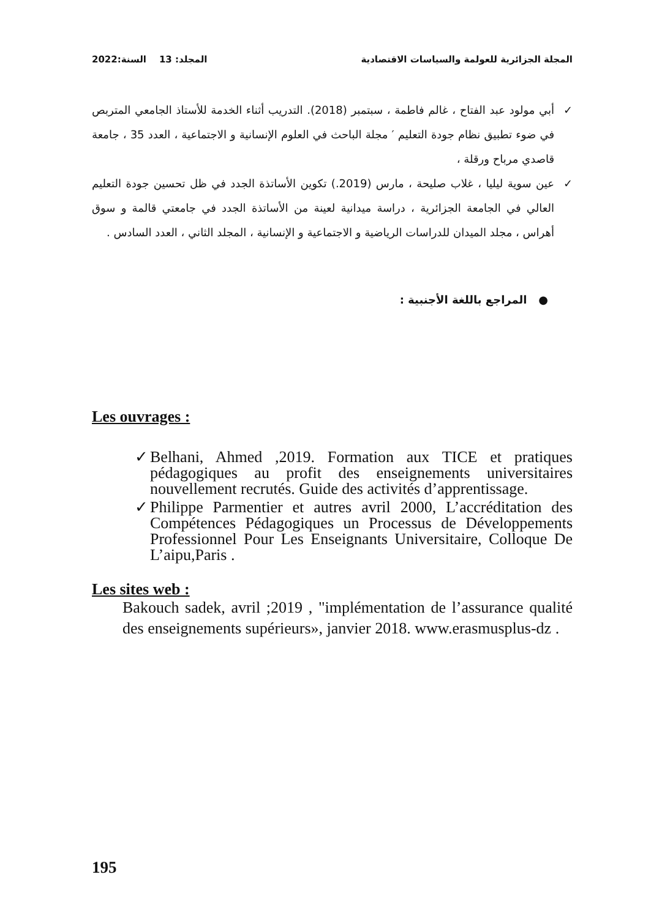المجلة الجزائرية للعولمة والسياسات الاقتصادية المجلد: 13 السنة:2022
✓ أبي مولود عبد الفتاح ، غالم فاطمة ، سبتمبر (2018). التدريب أثناء الخدمة للأستاذ الجامعي المتربص في ضوء تطبيق نظام جودة التعليم ′ مجلة الباحث في العلوم الإنسانية و الاجتماعية ، العدد 35 ، جامعة قاصدي مرباح ورقلة ،
✓ عين سوية ليليا ، غلاب صليحة ، مارس (2019.) تكوين الأساتذة الجدد في ظل تحسين جودة التعليم العالي في الجامعة الجزائرية ، دراسة ميدانية لعينة من الأساتذة الجدد في جامعتي قالمة و سوق أهراس ، مجلد الميدان للدراسات الرياضية و الاجتماعية و الإنسانية ، المجلد الثاني ، العدد السادس .
● المراجع باللغة الأجنبية :
Les ouvrages :
✓ Belhani, Ahmed ,2019. Formation aux TICE et pratiques pédagogiques au profit des enseignements universitaires nouvellement recrutés. Guide des activités d’apprentissage.
✓ Philippe Parmentier et autres avril 2000, L’accréditation des Compétences Pédagogiques un Processus de Développements Professionnel Pour Les Enseignants Universitaire, Colloque De L’aipu,Paris .
Les sites web :
Bakouch sadek, avril ;2019 , "implémentation de l’assurance qualité des enseignements supérieurs», janvier 2018. www.erasmusplus-dz .
195